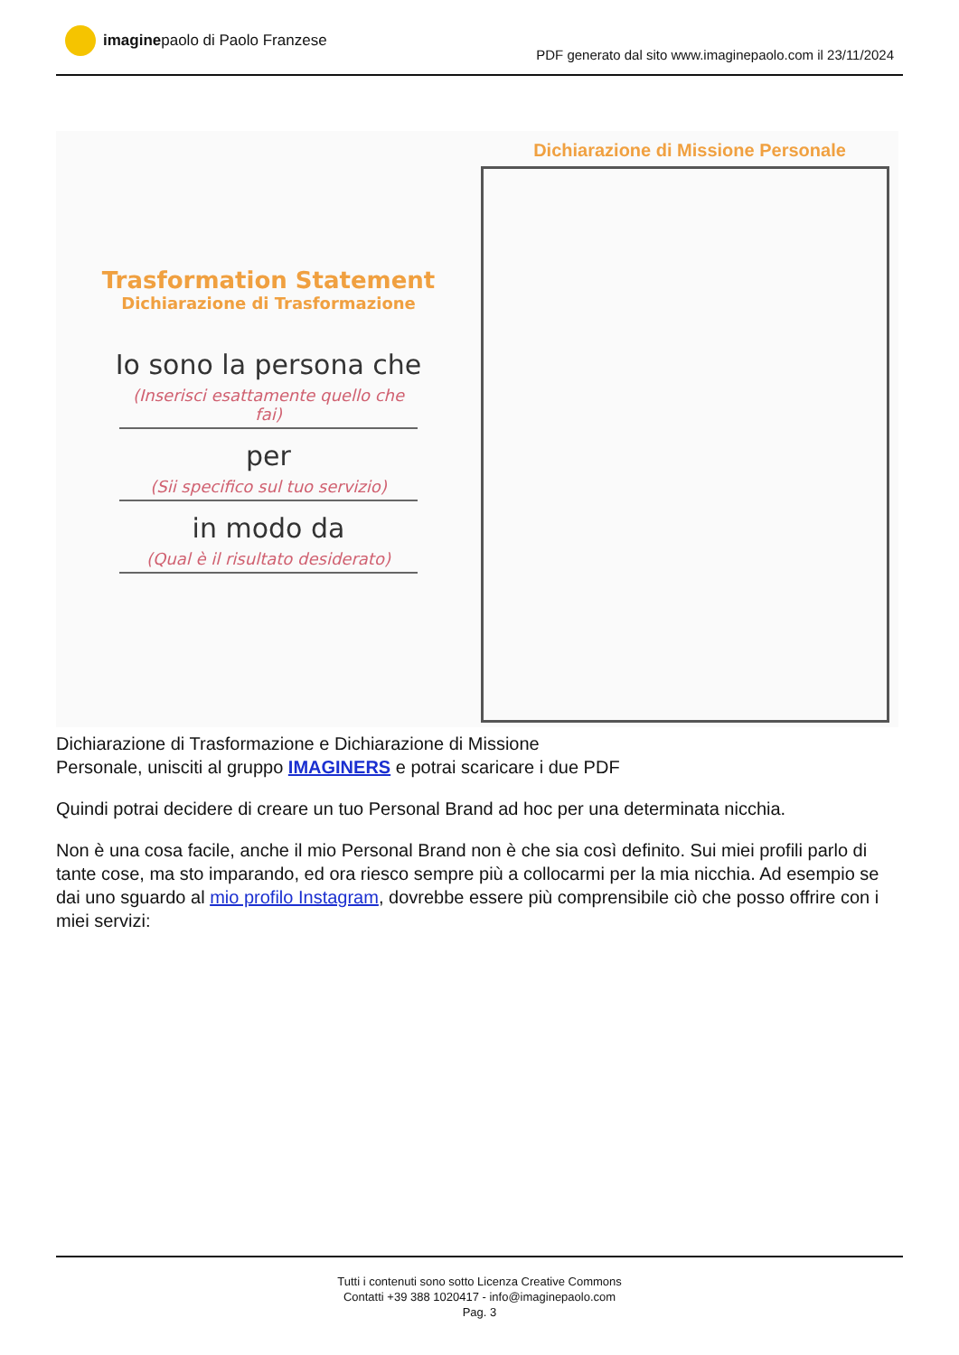imagine paolo di Paolo Franzese
PDF generato dal sito www.imaginepaolo.com il 23/11/2024
Trasformation Statement
Dichiarazione di Trasformazione
Io sono la persona che
(Inserisci esattamente quello che fai)
per
(Sii specifico sul tuo servizio)
in modo da
(Qual è il risultato desiderato)
Dichiarazione di Missione Personale
Dichiarazione di Trasformazione e Dichiarazione di Missione
Personale, unisciti al gruppo IMAGINERS e potrai scaricare i due PDF
Quindi potrai decidere di creare un tuo Personal Brand ad hoc per una determinata nicchia.
Non è una cosa facile, anche il mio Personal Brand non è che sia così definito. Sui miei profili parlo di tante cose, ma sto imparando, ed ora riesco sempre più a collocarmi per la mia nicchia. Ad esempio se dai uno sguardo al mio profilo Instagram, dovrebbe essere più comprensibile ciò che posso offrire con i miei servizi:
Tutti i contenuti sono sotto Licenza Creative Commons
Contatti +39 388 1020417 - info@imaginepaolo.com
Pag. 3